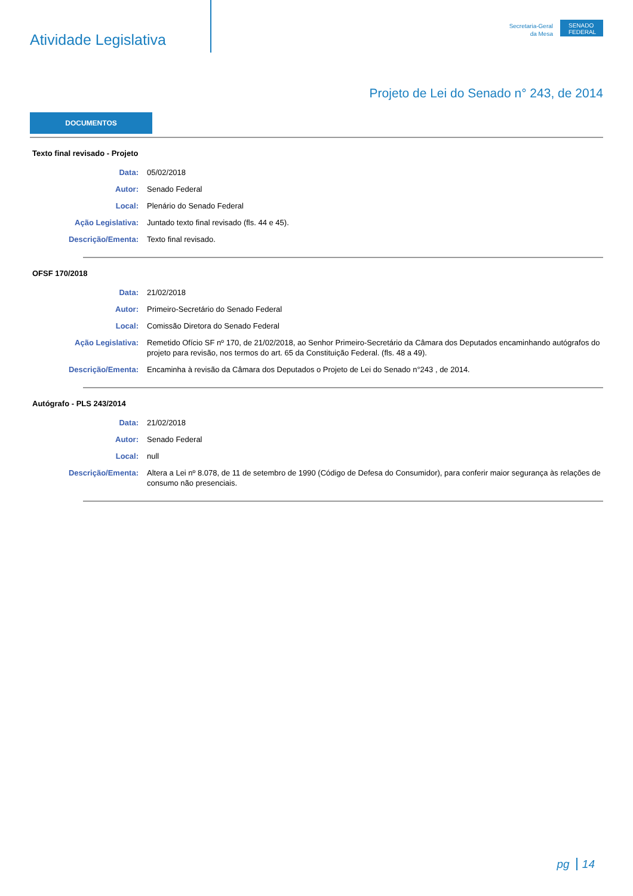Atividade Legislativa
Secretaria-Geral
da Mesa
SENADO FEDERAL
Projeto de Lei do Senado n° 243, de 2014
DOCUMENTOS
Texto final revisado - Projeto
| Data: | 05/02/2018 |
| Autor: | Senado Federal |
| Local: | Plenário do Senado Federal |
| Ação Legislativa: | Juntado texto final revisado (fls. 44 e 45). |
| Descrição/Ementa: | Texto final revisado. |
OFSF 170/2018
| Data: | 21/02/2018 |
| Autor: | Primeiro-Secretário do Senado Federal |
| Local: | Comissão Diretora do Senado Federal |
| Ação Legislativa: | Remetido Ofício SF nº 170, de 21/02/2018, ao Senhor Primeiro-Secretário da Câmara dos Deputados encaminhando autógrafos do projeto para revisão, nos termos do art. 65 da Constituição Federal. (fls. 48 a 49). |
| Descrição/Ementa: | Encaminha à revisão da Câmara dos Deputados o Projeto de Lei do Senado n°243 , de 2014. |
Autógrafo - PLS 243/2014
| Data: | 21/02/2018 |
| Autor: | Senado Federal |
| Local: | null |
| Descrição/Ementa: | Altera a Lei nº 8.078, de 11 de setembro de 1990 (Código de Defesa do Consumidor), para conferir maior segurança às relações de consumo não presenciais. |
pg 14